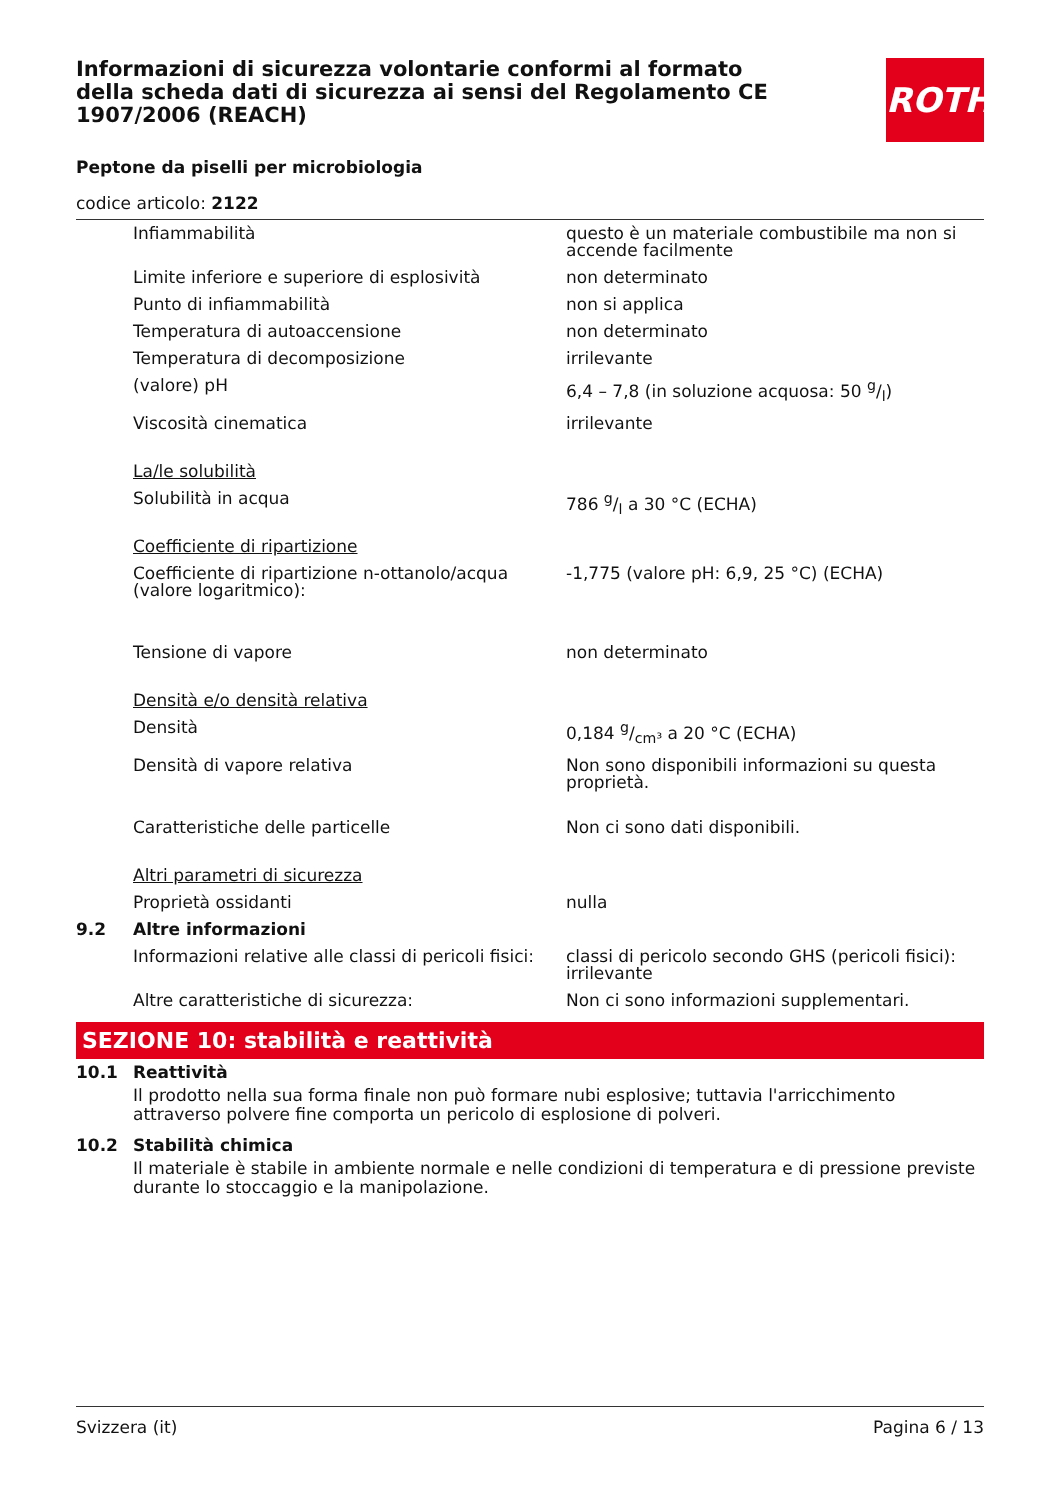ROTH
Informazioni di sicurezza volontarie conformi al formato della scheda dati di sicurezza ai sensi del Regolamento CE 1907/2006 (REACH)
Peptone da piselli per microbiologia
codice articolo: 2122
| | Infiammabilità | questo è un materiale combustibile ma non si accende facilmente |
| | Limite inferiore e superiore di esplosività | non determinato |
| | Punto di infiammabilità | non si applica |
| | Temperatura di autoaccensione | non determinato |
| | Temperatura di decomposizione | irrilevante |
| | (valore) pH | 6,4 – 7,8 (in soluzione acquosa: 50 g/l) |
| | Viscosità cinematica | irrilevante |
| | La/le solubilità | |
| | Solubilità in acqua | 786 g/l a 30 °C (ECHA) |
| | Coefficiente di ripartizione | |
| | Coefficiente di ripartizione n-ottanolo/acqua (valore logaritmico): | -1,775 (valore pH: 6,9, 25 °C) (ECHA) |
| | Tensione di vapore | non determinato |
| | Densità e/o densità relativa | |
| | Densità | 0,184 g/cm³ a 20 °C (ECHA) |
| | Densità di vapore relativa | Non sono disponibili informazioni su questa proprietà. |
| | Caratteristiche delle particelle | Non ci sono dati disponibili. |
| | Altri parametri di sicurezza | |
| | Proprietà ossidanti | nulla |
| 9.2 | Altre informazioni | |
| | Informazioni relative alle classi di pericoli fisici: | classi di pericolo secondo GHS (pericoli fisici): irrilevante |
| | Altre caratteristiche di sicurezza: | Non ci sono informazioni supplementari. |
SEZIONE 10: stabilità e reattività
| 10.1 | Reattività |
Il prodotto nella sua forma finale non può formare nubi esplosive; tuttavia l'arricchimento attraverso polvere fine comporta un pericolo di esplosione di polveri.
| 10.2 | Stabilità chimica |
Il materiale è stabile in ambiente normale e nelle condizioni di temperatura e di pressione previste durante lo stoccaggio e la manipolazione.
Svizzera (it) Pagina 6 / 13